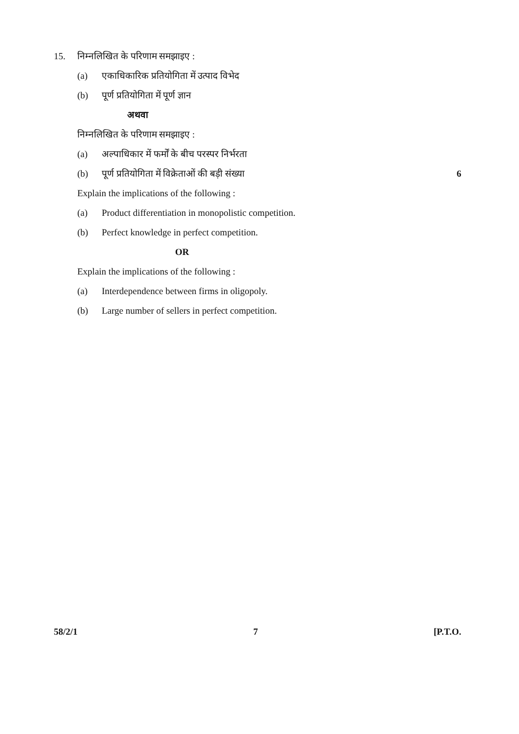15. निम्नलिखित के परिणाम समझाइए :
(a) एकाधिकारिक प्रतियोगिता में उत्पाद विभेद
(b) पूर्ण प्रतियोगिता में पूर्ण ज्ञान
अथवा
निम्नलिखित के परिणाम समझाइए :
(a) अल्पाधिकार में फर्मों के बीच परस्पर निर्भरता
(b) पूर्ण प्रतियोगिता में विक्रेताओं की बड़ी संख्या 6
Explain the implications of the following :
(a) Product differentiation in monopolistic competition.
(b) Perfect knowledge in perfect competition.
OR
Explain the implications of the following :
(a) Interdependence between firms in oligopoly.
(b) Large number of sellers in perfect competition.
58/2/1 7 [P.T.O.